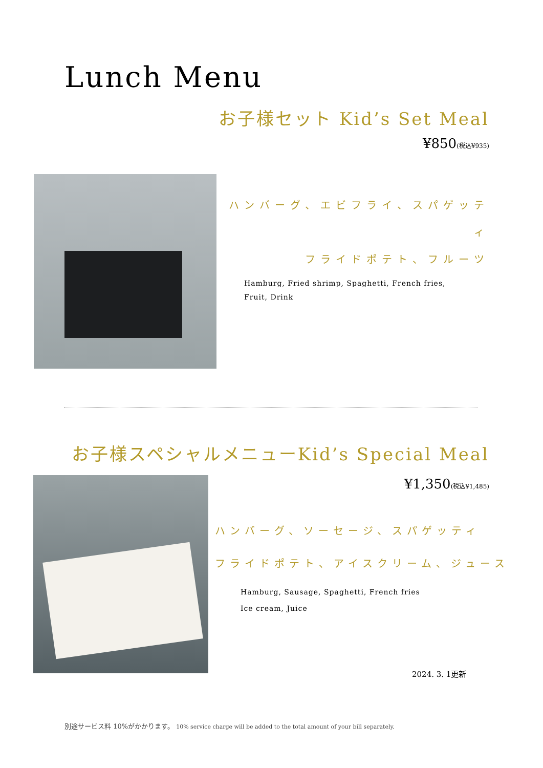Lunch Menu
お子様セット Kid’s Set Meal
¥850(税込¥935)
ハンバーグ、エビフライ、スパゲッティ
フライドポテト、フルーツ
Hamburg, Fried shrimp, Spaghetti, French fries,
Fruit, Drink
お子様スペシャルメニューKid’s Special Meal
¥1,350(税込¥1,485)
ハンバーグ、ソーセージ、スパゲッティ
フライドポテト、アイスクリーム、ジュース
Hamburg, Sausage, Spaghetti, French fries
Ice cream, Juice
2024. 3. 1更新
別途サービス料 10%がかかります。 10% service charge will be added to the total amount of your bill separately.